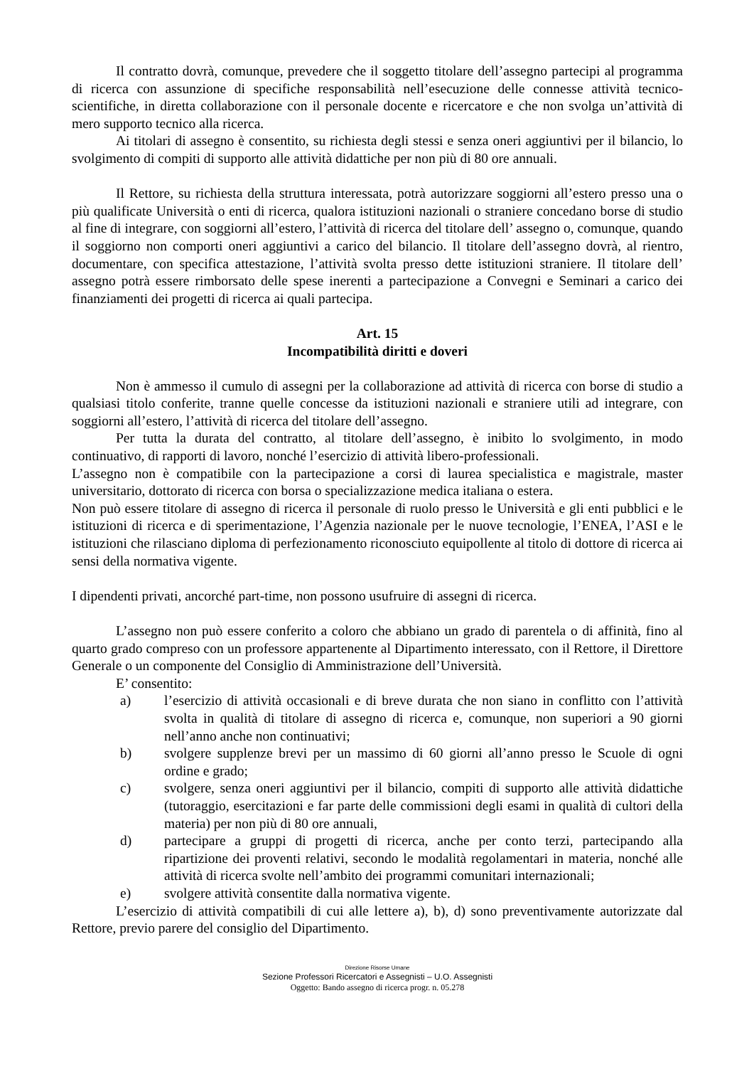Il contratto dovrà, comunque, prevedere che il soggetto titolare dell’assegno partecipi al programma di ricerca con assunzione di specifiche responsabilità nell’esecuzione delle connesse attività tecnico-scientifiche, in diretta collaborazione con il personale docente e ricercatore e che non svolga un’attività di mero supporto tecnico alla ricerca.
Ai titolari di assegno è consentito, su richiesta degli stessi e senza oneri aggiuntivi per il bilancio, lo svolgimento di compiti di supporto alle attività didattiche per non più di 80 ore annuali.
Il Rettore, su richiesta della struttura interessata, potrà autorizzare soggiorni all’estero presso una o più qualificate Università o enti di ricerca, qualora istituzioni nazionali o straniere concedano borse di studio al fine di integrare, con soggiorni all’estero, l’attività di ricerca del titolare dell’ assegno o, comunque, quando il soggiorno non comporti oneri aggiuntivi a carico del bilancio. Il titolare dell’assegno dovrà, al rientro, documentare, con specifica attestazione, l’attività svolta presso dette istituzioni straniere. Il titolare dell’ assegno potrà essere rimborsato delle spese inerenti a partecipazione a Convegni e Seminari a carico dei finanziamenti dei progetti di ricerca ai quali partecipa.
Art. 15
Incompatibilità diritti e doveri
Non è ammesso il cumulo di assegni per la collaborazione ad attività di ricerca con borse di studio a qualsiasi titolo conferite, tranne quelle concesse da istituzioni nazionali e straniere utili ad integrare, con soggiorni all’estero, l’attività di ricerca del titolare dell’assegno.
Per tutta la durata del contratto, al titolare dell’assegno, è inibito lo svolgimento, in modo continuativo, di rapporti di lavoro, nonché l’esercizio di attività libero-professionali.
L’assegno non è compatibile con la partecipazione a corsi di laurea specialistica e magistrale, master universitario, dottorato di ricerca con borsa o specializzazione medica italiana o estera.
Non può essere titolare di assegno di ricerca il personale di ruolo presso le Università e gli enti pubblici e le istituzioni di ricerca e di sperimentazione, l’Agenzia nazionale per le nuove tecnologie, l’ENEA, l’ASI e le istituzioni che rilasciano diploma di perfezionamento riconosciuto equipollente al titolo di dottore di ricerca ai sensi della normativa vigente.
I dipendenti privati, ancorché part-time, non possono usufruire di assegni di ricerca.
L’assegno non può essere conferito a coloro che abbiano un grado di parentela o di affinità, fino al quarto grado compreso con un professore appartenente al Dipartimento interessato, con il Rettore, il Direttore Generale o un componente del Consiglio di Amministrazione dell’Università.
E’ consentito:
a) l’esercizio di attività occasionali e di breve durata che non siano in conflitto con l’attività svolta in qualità di titolare di assegno di ricerca e, comunque, non superiori a 90 giorni nell’anno anche non continuativi;
b) svolgere supplenze brevi per un massimo di 60 giorni all’anno presso le Scuole di ogni ordine e grado;
c) svolgere, senza oneri aggiuntivi per il bilancio, compiti di supporto alle attività didattiche (tutoraggio, esercitazioni e far parte delle commissioni degli esami in qualità di cultori della materia) per non più di 80 ore annuali,
d) partecipare a gruppi di progetti di ricerca, anche per conto terzi, partecipando alla ripartizione dei proventi relativi, secondo le modalità regolamentari in materia, nonché alle attività di ricerca svolte nell’ambito dei programmi comunitari internazionali;
e) svolgere attività consentite dalla normativa vigente.
L’esercizio di attività compatibili di cui alle lettere a), b), d) sono preventivamente autorizzate dal Rettore, previo parere del consiglio del Dipartimento.
Direzione Risorse Umane
Sezione Professori Ricercatori e Assegnisti – U.O. Assegnisti
Oggetto: Bando assegno di ricerca progr. n. 05.278